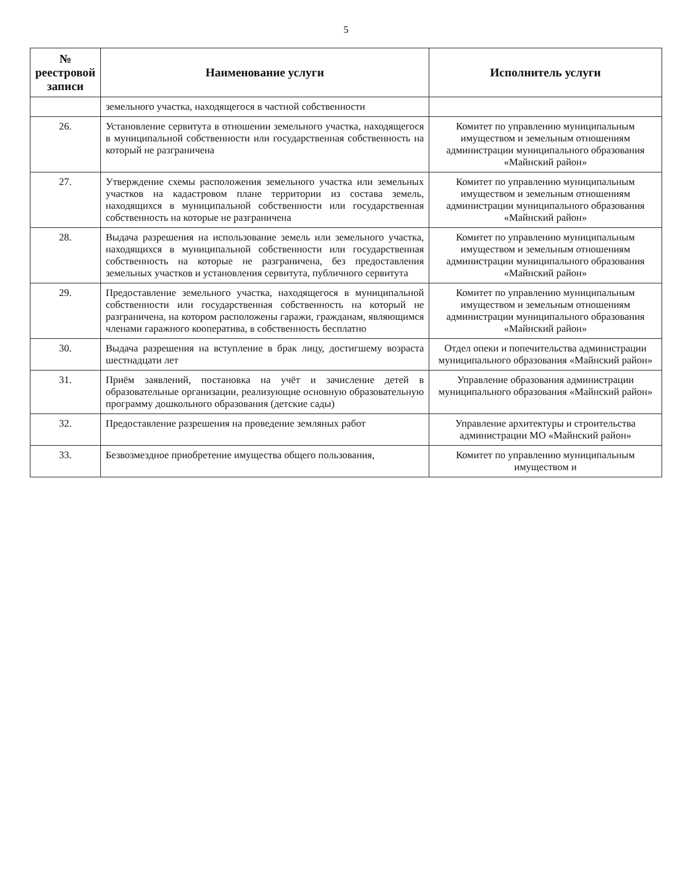5
| № реестровой записи | Наименование услуги | Исполнитель услуги |
| --- | --- | --- |
| | земельного участка, находящегося в частной собственности | |
| 26. | Установление сервитута в отношении земельного участка, находящегося в муниципальной собственности или государственная собственность на который не разграничена | Комитет по управлению муниципальным имуществом и земельным отношениям администрации муниципального образования «Майнский район» |
| 27. | Утверждение схемы расположения земельного участка или земельных участков на кадастровом плане территории из состава земель, находящихся в муниципальной собственности или государственная собственность на которые не разграничена | Комитет по управлению муниципальным имуществом и земельным отношениям администрации муниципального образования «Майнский район» |
| 28. | Выдача разрешения на использование земель или земельного участка, находящихся в муниципальной собственности или государственная собственность на которые не разграничена, без предоставления земельных участков и установления сервитута, публичного сервитута | Комитет по управлению муниципальным имуществом и земельным отношениям администрации муниципального образования «Майнский район» |
| 29. | Предоставление земельного участка, находящегося в муниципальной собственности или государственная собственность на который не разграничена, на котором расположены гаражи, гражданам, являющимся членами гаражного кооператива, в собственность бесплатно | Комитет по управлению муниципальным имуществом и земельным отношениям администрации муниципального образования «Майнский район» |
| 30. | Выдача разрешения на вступление в брак лицу, достигшему возраста шестнадцати лет | Отдел опеки и попечительства администрации муниципального образования «Майнский район» |
| 31. | Приём заявлений, постановка на учёт и зачисление детей в образовательные организации, реализующие основную образовательную программу дошкольного образования (детские сады) | Управление образования администрации муниципального образования «Майнский район» |
| 32. | Предоставление разрешения на проведение земляных работ | Управление архитектуры и строительства администрации МО «Майнский район» |
| 33. | Безвозмездное приобретение имущества общего пользования, | Комитет по управлению муниципальным имуществом и |